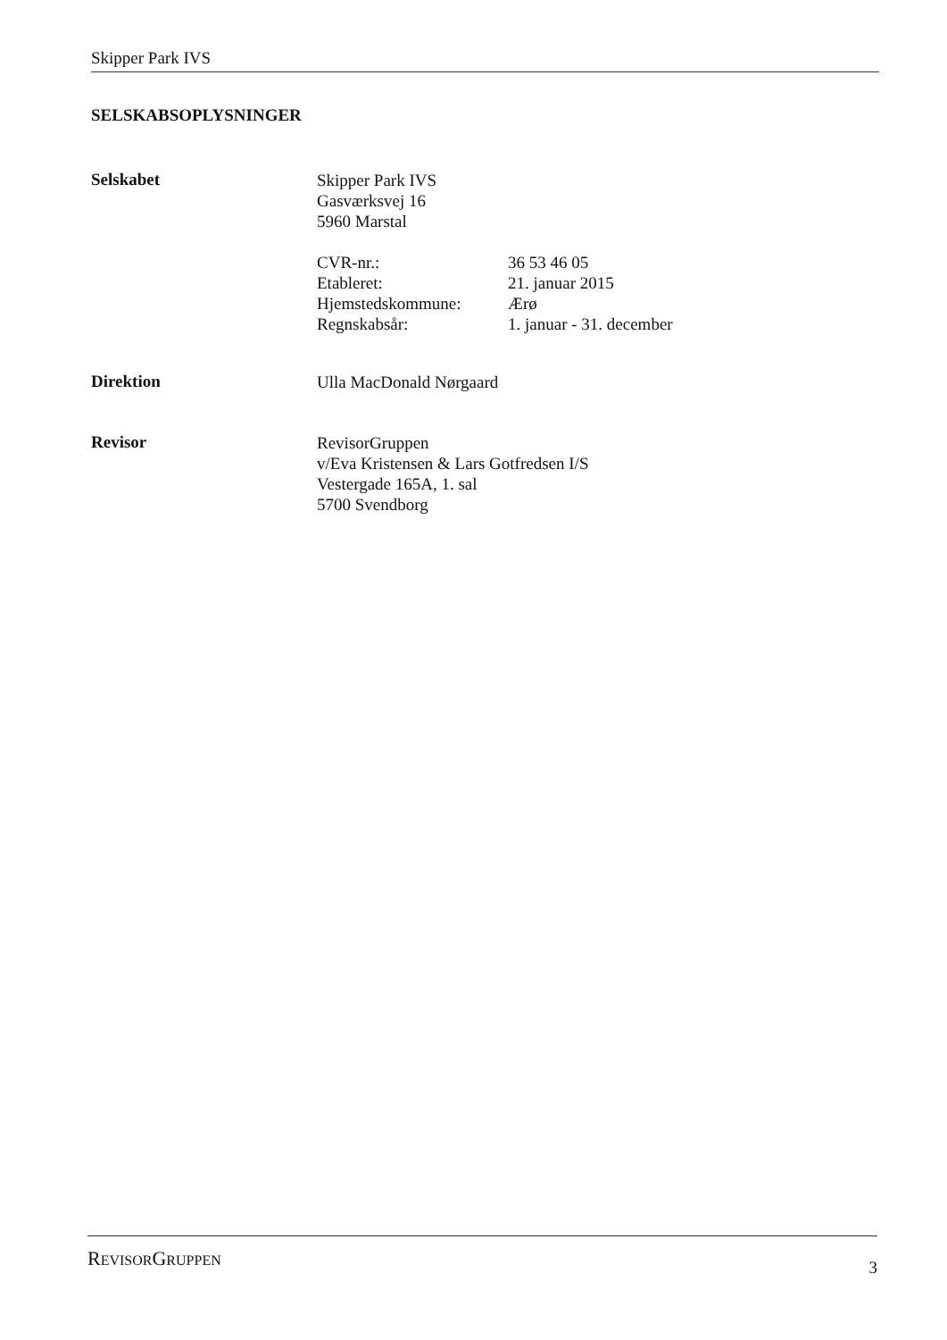Skipper Park IVS
SELSKABSOPLYSNINGER
Selskabet
Skipper Park IVS
Gasværksvej 16
5960 Marstal
CVR-nr.: 36 53 46 05
Etableret: 21. januar 2015
Hjemstedskommune: Ærø
Regnskabsår: 1. januar - 31. december
Direktion
Ulla MacDonald Nørgaard
Revisor
RevisorGruppen
v/Eva Kristensen & Lars Gotfredsen I/S
Vestergade 165A, 1. sal
5700 Svendborg
REVISORGRUPPEN
3